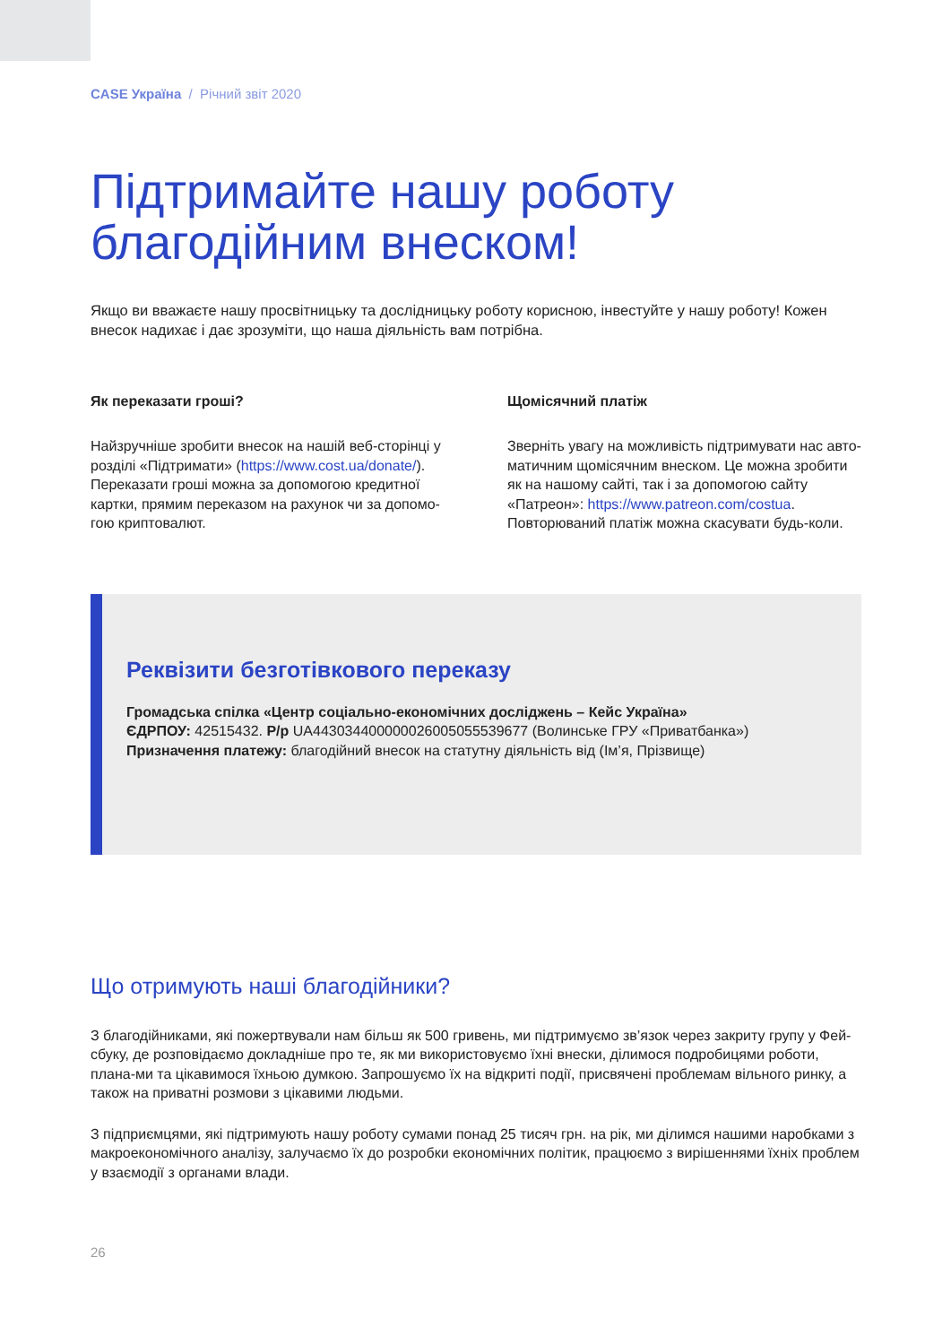CASE Україна / Річний звіт 2020
Підтримайте нашу роботу благодійним внеском!
Якщо ви вважаєте нашу просвітницьку та дослідницьку роботу корисною, інвестуйте у нашу роботу! Кожен внесок надихає і дає зрозуміти, що наша діяльність вам потрібна.
Як переказати гроші?
Найзручніше зробити внесок на нашій веб-сторінці у розділі «Підтримати» (https://www.cost.ua/donate/). Переказати гроші можна за допомогою кредитної картки, прямим переказом на рахунок чи за допомо-гою криптовалют.
Щомісячний платіж
Зверніть увагу на можливість підтримувати нас авто-матичним щомісячним внеском. Це можна зробити як на нашому сайті, так і за допомогою сайту «Патреон»: https://www.patreon.com/costua. Повторюваний платіж можна скасувати будь-коли.
Реквізити безготівкового переказу
Громадська спілка «Центр соціально-економічних досліджень – Кейс Україна»
ЄДРПОУ: 42515432. Р/р UA443034400000026005055539677 (Волинське ГРУ «Приватбанка»)
Призначення платежу: благодійний внесок на статутну діяльність від (Ім’я, Прізвище)
Що отримують наші благодійники?
З благодійниками, які пожертвували нам більш як 500 гривень, ми підтримуємо зв’язок через закриту групу у Фей-сбуку, де розповідаємо докладніше про те, як ми використовуємо їхні внески, ділимося подробицями роботи, плана-ми та цікавимося їхньою думкою. Запрошуємо їх на відкриті події, присвячені проблемам вільного ринку, а також на приватні розмови з цікавими людьми.
З підприємцями, які підтримують нашу роботу сумами понад 25 тисяч грн. на рік, ми ділимся нашими наробками з макроекономічного аналізу, залучаємо їх до розробки економічних політик, працюємо з вирішеннями їхніх проблем у взаємодії з органами влади.
26